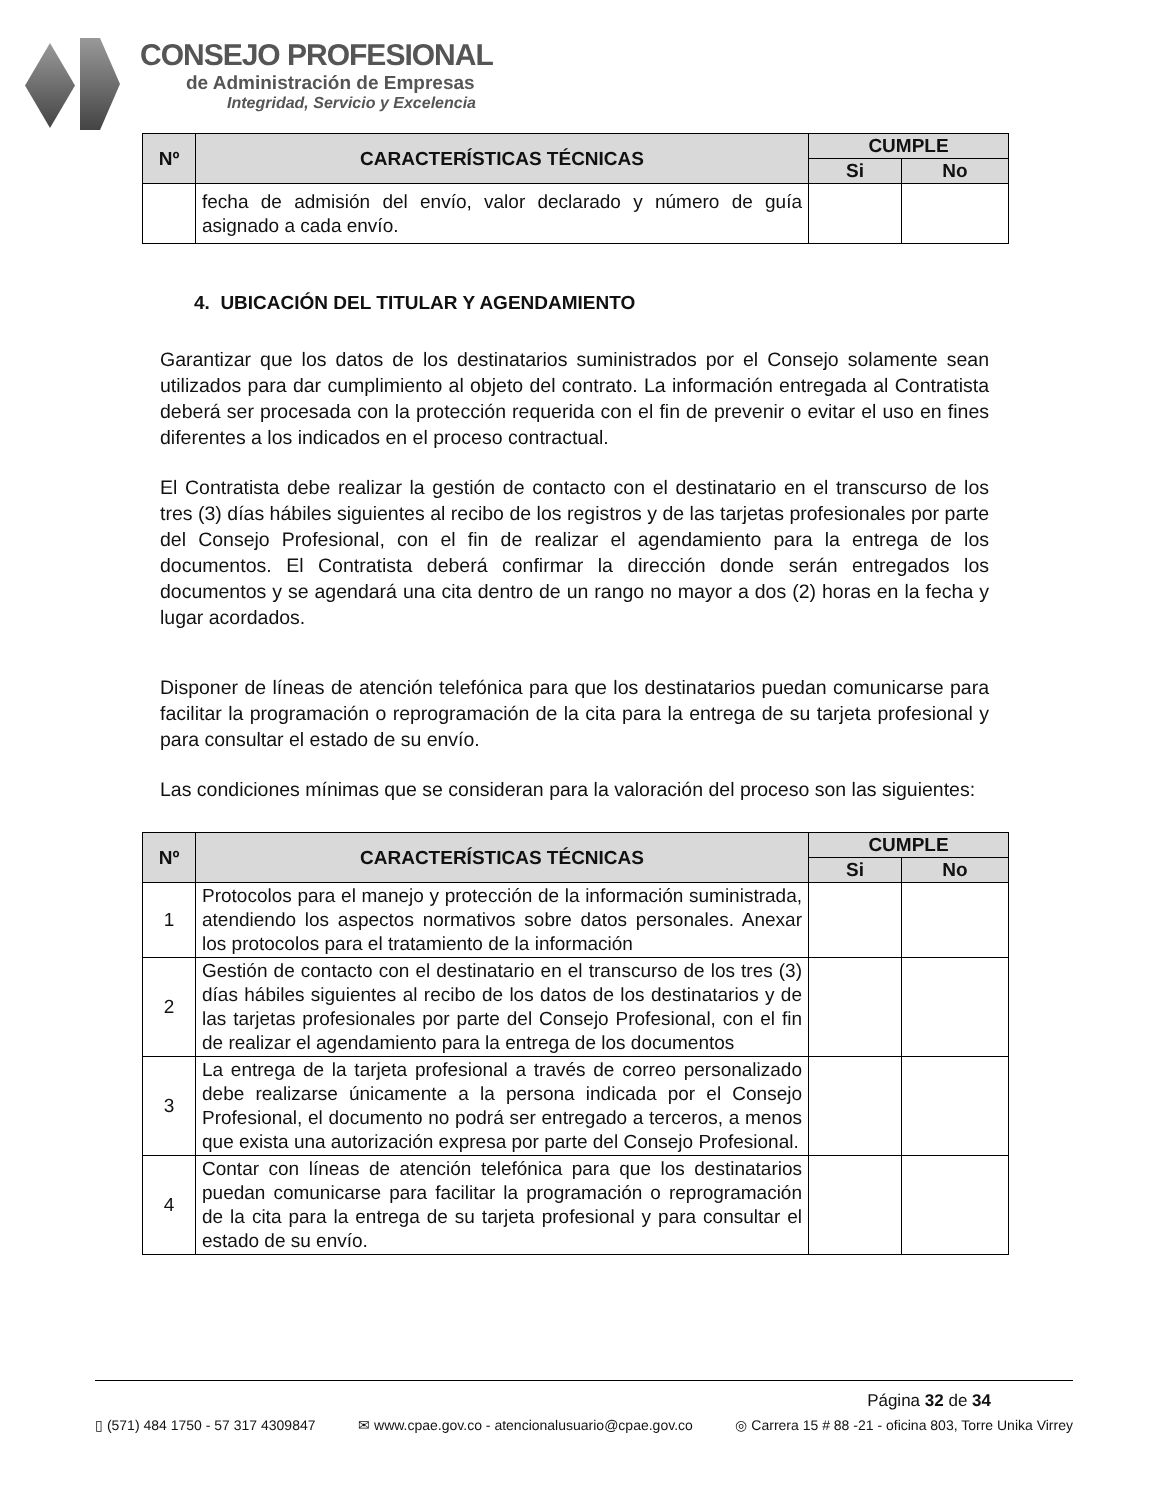CONSEJO PROFESIONAL
de Administración de Empresas
Integridad, Servicio y Excelencia
| Nº | CARACTERÍSTICAS TÉCNICAS | CUMPLE | |
| --- | --- | --- | --- |
| | | Si | No |
| | fecha de admisión del envío, valor declarado y número de guía asignado a cada envío. | | |
4. UBICACIÓN DEL TITULAR Y AGENDAMIENTO
Garantizar que los datos de los destinatarios suministrados por el Consejo solamente sean utilizados para dar cumplimiento al objeto del contrato. La información entregada al Contratista deberá ser procesada con la protección requerida con el fin de prevenir o evitar el uso en fines diferentes a los indicados en el proceso contractual.
El Contratista debe realizar la gestión de contacto con el destinatario en el transcurso de los tres (3) días hábiles siguientes al recibo de los registros y de las tarjetas profesionales por parte del Consejo Profesional, con el fin de realizar el agendamiento para la entrega de los documentos. El Contratista deberá confirmar la dirección donde serán entregados los documentos y se agendará una cita dentro de un rango no mayor a dos (2) horas en la fecha y lugar acordados.
Disponer de líneas de atención telefónica para que los destinatarios puedan comunicarse para facilitar la programación o reprogramación de la cita para la entrega de su tarjeta profesional y para consultar el estado de su envío.
Las condiciones mínimas que se consideran para la valoración del proceso son las siguientes:
| Nº | CARACTERÍSTICAS TÉCNICAS | CUMPLE | |
| --- | --- | --- | --- |
| | | Si | No |
| 1 | Protocolos para el manejo y protección de la información suministrada, atendiendo los aspectos normativos sobre datos personales. Anexar los protocolos para el tratamiento de la información | | |
| 2 | Gestión de contacto con el destinatario en el transcurso de los tres (3) días hábiles siguientes al recibo de los datos de los destinatarios y de las tarjetas profesionales por parte del Consejo Profesional, con el fin de realizar el agendamiento para la entrega de los documentos | | |
| 3 | La entrega de la tarjeta profesional a través de correo personalizado debe realizarse únicamente a la persona indicada por el Consejo Profesional, el documento no podrá ser entregado a terceros, a menos que exista una autorización expresa por parte del Consejo Profesional. | | |
| 4 | Contar con líneas de atención telefónica para que los destinatarios puedan comunicarse para facilitar la programación o reprogramación de la cita para la entrega de su tarjeta profesional y para consultar el estado de su envío. | | |
Página 32 de 34
▯ (571) 484 1750 - 57 317 4309847 ✉ www.cpae.gov.co - atencionalusuario@cpae.gov.co ◎ Carrera 15 # 88 -21 - oficina 803, Torre Unika Virrey